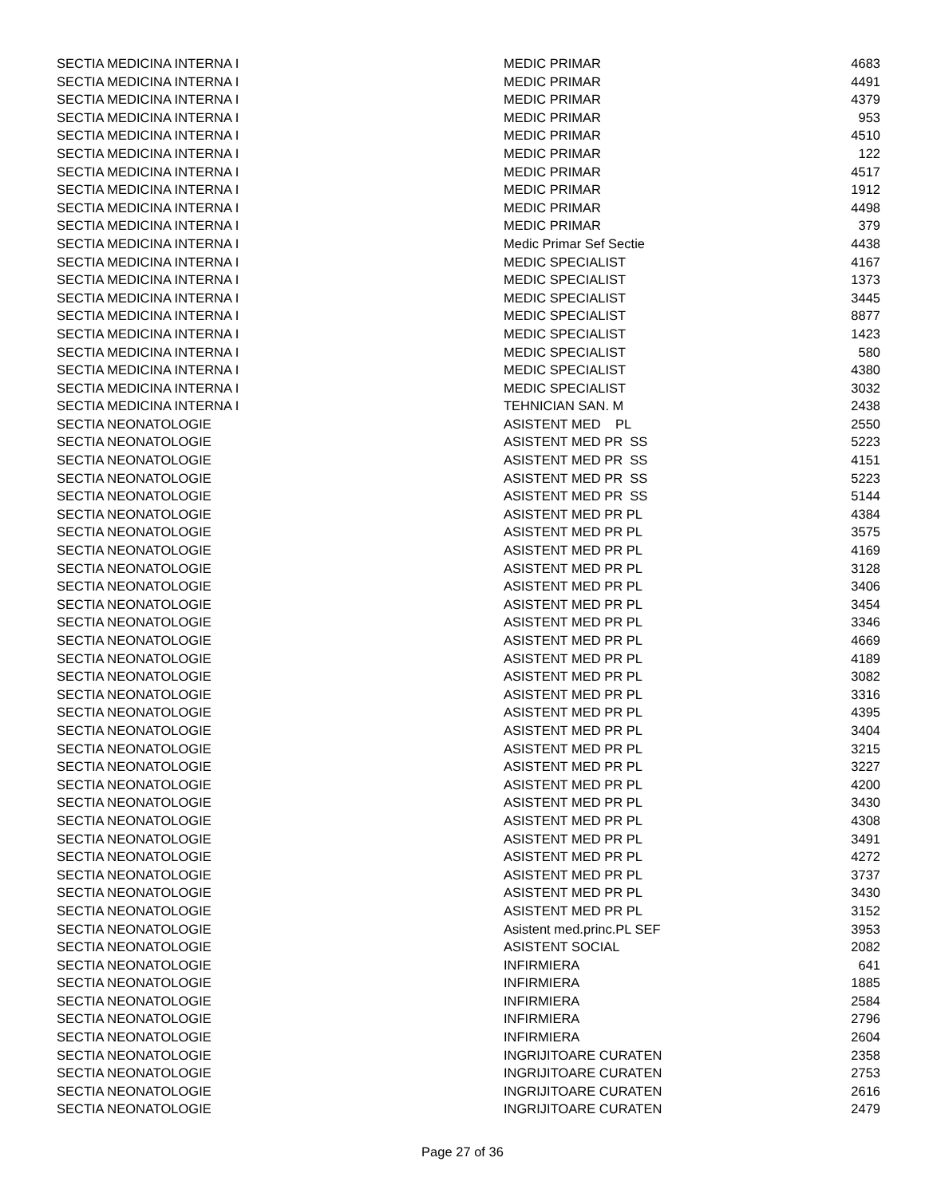| SECTIA MEDICINA INTERNA I | MEDIC PRIMAR | 4683 |
| SECTIA MEDICINA INTERNA I | MEDIC PRIMAR | 4491 |
| SECTIA MEDICINA INTERNA I | MEDIC PRIMAR | 4379 |
| SECTIA MEDICINA INTERNA I | MEDIC PRIMAR | 953 |
| SECTIA MEDICINA INTERNA I | MEDIC PRIMAR | 4510 |
| SECTIA MEDICINA INTERNA I | MEDIC PRIMAR | 122 |
| SECTIA MEDICINA INTERNA I | MEDIC PRIMAR | 4517 |
| SECTIA MEDICINA INTERNA I | MEDIC PRIMAR | 1912 |
| SECTIA MEDICINA INTERNA I | MEDIC PRIMAR | 4498 |
| SECTIA MEDICINA INTERNA I | MEDIC PRIMAR | 379 |
| SECTIA MEDICINA INTERNA I | Medic Primar Sef Sectie | 4438 |
| SECTIA MEDICINA INTERNA I | MEDIC SPECIALIST | 4167 |
| SECTIA MEDICINA INTERNA I | MEDIC SPECIALIST | 1373 |
| SECTIA MEDICINA INTERNA I | MEDIC SPECIALIST | 3445 |
| SECTIA MEDICINA INTERNA I | MEDIC SPECIALIST | 8877 |
| SECTIA MEDICINA INTERNA I | MEDIC SPECIALIST | 1423 |
| SECTIA MEDICINA INTERNA I | MEDIC SPECIALIST | 580 |
| SECTIA MEDICINA INTERNA I | MEDIC SPECIALIST | 4380 |
| SECTIA MEDICINA INTERNA I | MEDIC SPECIALIST | 3032 |
| SECTIA MEDICINA INTERNA I | TEHNICIAN SAN. M | 2438 |
| SECTIA NEONATOLOGIE | ASISTENT MED PL | 2550 |
| SECTIA NEONATOLOGIE | ASISTENT MED PR SS | 5223 |
| SECTIA NEONATOLOGIE | ASISTENT MED PR SS | 4151 |
| SECTIA NEONATOLOGIE | ASISTENT MED PR SS | 5223 |
| SECTIA NEONATOLOGIE | ASISTENT MED PR SS | 5144 |
| SECTIA NEONATOLOGIE | ASISTENT MED PR PL | 4384 |
| SECTIA NEONATOLOGIE | ASISTENT MED PR PL | 3575 |
| SECTIA NEONATOLOGIE | ASISTENT MED PR PL | 4169 |
| SECTIA NEONATOLOGIE | ASISTENT MED PR PL | 3128 |
| SECTIA NEONATOLOGIE | ASISTENT MED PR PL | 3406 |
| SECTIA NEONATOLOGIE | ASISTENT MED PR PL | 3454 |
| SECTIA NEONATOLOGIE | ASISTENT MED PR PL | 3346 |
| SECTIA NEONATOLOGIE | ASISTENT MED PR PL | 4669 |
| SECTIA NEONATOLOGIE | ASISTENT MED PR PL | 4189 |
| SECTIA NEONATOLOGIE | ASISTENT MED PR PL | 3082 |
| SECTIA NEONATOLOGIE | ASISTENT MED PR PL | 3316 |
| SECTIA NEONATOLOGIE | ASISTENT MED PR PL | 4395 |
| SECTIA NEONATOLOGIE | ASISTENT MED PR PL | 3404 |
| SECTIA NEONATOLOGIE | ASISTENT MED PR PL | 3215 |
| SECTIA NEONATOLOGIE | ASISTENT MED PR PL | 3227 |
| SECTIA NEONATOLOGIE | ASISTENT MED PR PL | 4200 |
| SECTIA NEONATOLOGIE | ASISTENT MED PR PL | 3430 |
| SECTIA NEONATOLOGIE | ASISTENT MED PR PL | 4308 |
| SECTIA NEONATOLOGIE | ASISTENT MED PR PL | 3491 |
| SECTIA NEONATOLOGIE | ASISTENT MED PR PL | 4272 |
| SECTIA NEONATOLOGIE | ASISTENT MED PR PL | 3737 |
| SECTIA NEONATOLOGIE | ASISTENT MED PR PL | 3430 |
| SECTIA NEONATOLOGIE | ASISTENT MED PR PL | 3152 |
| SECTIA NEONATOLOGIE | Asistent med.princ.PL SEF | 3953 |
| SECTIA NEONATOLOGIE | ASISTENT SOCIAL | 2082 |
| SECTIA NEONATOLOGIE | INFIRMIERA | 641 |
| SECTIA NEONATOLOGIE | INFIRMIERA | 1885 |
| SECTIA NEONATOLOGIE | INFIRMIERA | 2584 |
| SECTIA NEONATOLOGIE | INFIRMIERA | 2796 |
| SECTIA NEONATOLOGIE | INFIRMIERA | 2604 |
| SECTIA NEONATOLOGIE | INGRIJITOARE CURATEN | 2358 |
| SECTIA NEONATOLOGIE | INGRIJITOARE CURATEN | 2753 |
| SECTIA NEONATOLOGIE | INGRIJITOARE CURATEN | 2616 |
| SECTIA NEONATOLOGIE | INGRIJITOARE CURATEN | 2479 |
Page 27 of 36